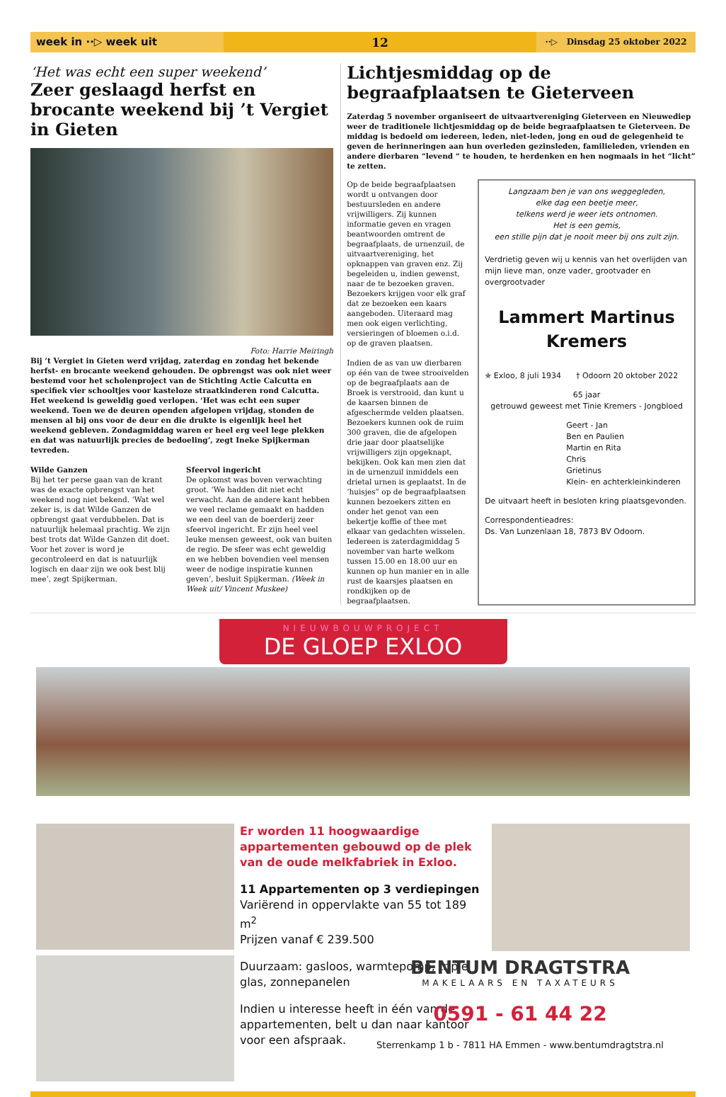week in ··▷ week uit
12
··▷ Dinsdag 25 oktober 2022
‘Het was echt een super weekend’
Zeer geslaagd herfst en brocante weekend bij ’t Vergiet in Gieten
Foto: Harrie Meiringh
Bij ’t Vergiet in Gieten werd vrijdag, zaterdag en zondag het bekende herfst- en brocante weekend gehouden. De opbrengst was ook niet weer bestemd voor het scholenproject van de Stichting Actie Calcutta en specifiek vier schooltjes voor kasteloze straatkinderen rond Calcutta. Het weekend is geweldig goed verlopen. ‘Het was echt een super weekend. Toen we de deuren openden afgelopen vrijdag, stonden de mensen al bij ons voor de deur en die drukte is eigenlijk heel het weekend gebleven. Zondagmiddag waren er heel erg veel lege plekken en dat was natuurlijk precies de bedoeling’, zegt Ineke Spijkerman tevreden.
Wilde Ganzen
Bij het ter perse gaan van de krant was de exacte opbrengst van het weekend nog niet bekend. ‘Wat wel zeker is, is dat Wilde Ganzen de opbrengst gaat verdubbelen. Dat is natuurlijk helemaal prachtig. We zijn best trots dat Wilde Ganzen dit doet. Voor het zover is word je gecontroleerd en dat is natuurlijk logisch en daar zijn we ook best blij mee’, zegt Spijkerman.
Sfeervol ingericht
De opkomst was boven verwachting groot. ‘We hadden dit niet echt verwacht. Aan de andere kant hebben we veel reclame gemaakt en hadden we een deel van de boerderij zeer sfeervol ingericht. Er zijn heel veel leuke mensen geweest, ook van buiten de regio. De sfeer was echt geweldig en we hebben bovendien veel mensen weer de nodige inspiratie kunnen geven’, besluit Spijkerman. (Week in Week uit/ Vincent Muskee)
Lichtjesmiddag op de begraafplaatsen te Gieterveen
Zaterdag 5 november organiseert de uitvaartvereniging Gieterveen en Nieuwediep weer de traditionele lichtjesmiddag op de beide begraafplaatsen te Gieterveen. De middag is bedoeld om iedereen, leden, niet-leden, jong en oud de gelegenheid te geven de herinneringen aan hun overleden gezinsleden, familieleden, vrienden en andere dierbaren “levend “ te houden, te herdenken en hen nogmaals in het “licht” te zetten.
Op de beide begraafplaatsen wordt u ontvangen door bestuursleden en andere vrijwilligers. Zij kunnen informatie geven en vragen beantwoorden omtrent de begraafplaats, de urnenzuil, de uitvaartvereniging, het opknappen van graven enz. Zij begeleiden u, indien gewenst, naar de te bezoeken graven. Bezoekers krijgen voor elk graf dat ze bezoeken een kaars aangeboden. Uiteraard mag men ook eigen verlichting, versieringen of bloemen o.i.d. op de graven plaatsen.
Indien de as van uw dierbaren op één van de twee strooivelden op de begraafplaats aan de Broek is verstrooid, dan kunt u de kaarsen binnen de afgeschermde velden plaatsen. Bezoekers kunnen ook de ruim 300 graven, die de afgelopen drie jaar door plaatselijke vrijwilligers zijn opgeknapt, bekijken. Ook kan men zien dat in de urnenzuil inmiddels een drietal urnen is geplaatst. In de ‘huisjes” op de begraafplaatsen kunnen bezoekers zitten en onder het genot van een bekertje koffie of thee met elkaar van gedachten wisselen. Iedereen is zaterdagmiddag 5 november van harte welkom tussen 15.00 en 18.00 uur en kunnen op hun manier en in alle rust de kaarsjes plaatsen en rondkijken op de begraafplaatsen.
Langzaam ben je van ons weggegleden,
elke dag een beetje meer,
telkens werd je weer iets ontnomen.
Het is een gemis,
een stille pijn dat je nooit meer bij ons zult zijn.
Verdrietig geven wij u kennis van het overlijden van mijn lieve man, onze vader, grootvader en overgrootvader
Lammert Martinus
Kremers
✯ Exloo, 8 juli 1934 † Odoorn 20 oktober 2022
65 jaar
getrouwd geweest met Tinie Kremers - Jongbloed
Geert - Jan
Ben en Paulien
Martin en Rita
Chris
Grietinus
Klein- en achterkleinkinderen
De uitvaart heeft in besloten kring plaatsgevonden.
Correspondentieadres:
Ds. Van Lunzenlaan 18, 7873 BV Odoorn.
NIEUWBOUWPROJECT
DE GLOEP EXLOO
Er worden 11 hoogwaardige appartementen gebouwd op de plek van de oude melkfabriek in Exloo.
11 Appartementen op 3 verdiepingen
Variërend in oppervlakte van 55 tot 189 m<sup>2</sup>
Prijzen vanaf € 239.500
Duurzaam: gasloos, warmtepomp, triple glas, zonnepanelen
Indien u interesse heeft in één van de appartementen, belt u dan naar kantoor voor een afspraak.
BENTUM DRAGTSTRA
MAKELAARS EN TAXATEURS
0591 - 61 44 22
Sterrenkamp 1 b - 7811 HA Emmen - www.bentumdragtstra.nl